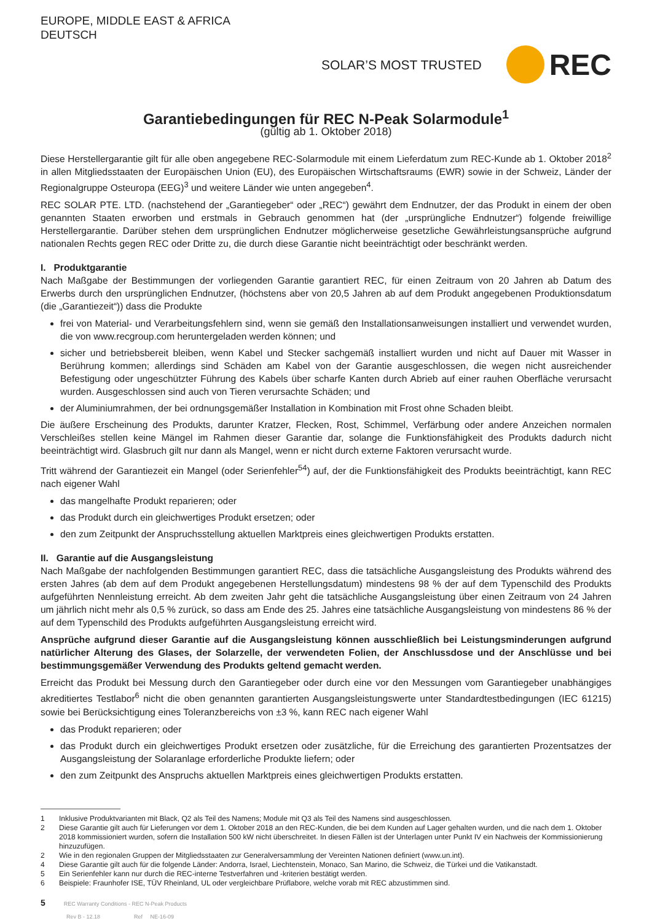EUROPE, MIDDLE EAST & AFRICA
DEUTSCH
SOLAR’S MOST TRUSTED
REC
Garantiebedingungen für REC N-Peak Solarmodule<sup>1</sup>
(gültig ab 1. Oktober 2018)
Diese Herstellergarantie gilt für alle oben angegebene REC-Solarmodule mit einem Lieferdatum zum REC-Kunde ab 1. Oktober 2018<sup>2</sup> in allen Mitgliedsstaaten der Europäischen Union (EU), des Europäischen Wirtschaftsraums (EWR) sowie in der Schweiz, Länder der Regionalgruppe Osteuropa (EEG)<sup>3</sup> und weitere Länder wie unten angegeben<sup>4</sup>.
REC SOLAR PTE. LTD. (nachstehend der „Garantiegeber“ oder „REC“) gewährt dem Endnutzer, der das Produkt in einem der oben genannten Staaten erworben und erstmals in Gebrauch genommen hat (der „ursprüngliche Endnutzer“) folgende freiwillige Herstellergarantie. Darüber stehen dem ursprünglichen Endnutzer möglicherweise gesetzliche Gewährleistungsansprüche aufgrund nationalen Rechts gegen REC oder Dritte zu, die durch diese Garantie nicht beeinträchtigt oder beschränkt werden.
I. Produktgarantie
Nach Maßgabe der Bestimmungen der vorliegenden Garantie garantiert REC, für einen Zeitraum von 20 Jahren ab Datum des Erwerbs durch den ursprünglichen Endnutzer, (höchstens aber von 20,5 Jahren ab auf dem Produkt angegebenen Produktionsdatum (die „Garantiezeit“)) dass die Produkte
frei von Material- und Verarbeitungsfehlern sind, wenn sie gemäß den Installationsanweisungen installiert und verwendet wurden, die von www.recgroup.com heruntergeladen werden können; und
sicher und betriebsbereit bleiben, wenn Kabel und Stecker sachgemäß installiert wurden und nicht auf Dauer mit Wasser in Berührung kommen; allerdings sind Schäden am Kabel von der Garantie ausgeschlossen, die wegen nicht ausreichender Befestigung oder ungeschützter Führung des Kabels über scharfe Kanten durch Abrieb auf einer rauhen Oberfläche verursacht wurden. Ausgeschlossen sind auch von Tieren verursachte Schäden; und
der Aluminiumrahmen, der bei ordnungsgemäßer Installation in Kombination mit Frost ohne Schaden bleibt.
Die äußere Erscheinung des Produkts, darunter Kratzer, Flecken, Rost, Schimmel, Verfärbung oder andere Anzeichen normalen Verschleißes stellen keine Mängel im Rahmen dieser Garantie dar, solange die Funktionsfähigkeit des Produkts dadurch nicht beeinträchtigt wird. Glasbruch gilt nur dann als Mangel, wenn er nicht durch externe Faktoren verursacht wurde.
Tritt während der Garantiezeit ein Mangel (oder Serienfehler<sup>54</sup>) auf, der die Funktionsfähigkeit des Produkts beeinträchtigt, kann REC nach eigener Wahl
das mangelhafte Produkt reparieren; oder
das Produkt durch ein gleichwertiges Produkt ersetzen; oder
den zum Zeitpunkt der Anspruchsstellung aktuellen Marktpreis eines gleichwertigen Produkts erstatten.
II. Garantie auf die Ausgangsleistung
Nach Maßgabe der nachfolgenden Bestimmungen garantiert REC, dass die tatsächliche Ausgangsleistung des Produkts während des ersten Jahres (ab dem auf dem Produkt angegebenen Herstellungsdatum) mindestens 98 % der auf dem Typenschild des Produkts aufgeführten Nennleistung erreicht. Ab dem zweiten Jahr geht die tatsächliche Ausgangsleistung über einen Zeitraum von 24 Jahren um jährlich nicht mehr als 0,5 % zurück, so dass am Ende des 25. Jahres eine tatsächliche Ausgangsleistung von mindestens 86 % der auf dem Typenschild des Produkts aufgeführten Ausgangsleistung erreicht wird.
Ansprüche aufgrund dieser Garantie auf die Ausgangsleistung können ausschließlich bei Leistungsminderungen aufgrund natürlicher Alterung des Glases, der Solarzelle, der verwendeten Folien, der Anschlussdose und der Anschlüsse und bei bestimmungsgemäßer Verwendung des Produkts geltend gemacht werden.
Erreicht das Produkt bei Messung durch den Garantiegeber oder durch eine vor den Messungen vom Garantiegeber unabhängiges akreditiertes Testlabor<sup>6</sup> nicht die oben genannten garantierten Ausgangsleistungswerte unter Standardtestbedingungen (IEC 61215) sowie bei Berücksichtigung eines Toleranzbereichs von ±3 %, kann REC nach eigener Wahl
das Produkt reparieren; oder
das Produkt durch ein gleichwertiges Produkt ersetzen oder zusätzliche, für die Erreichung des garantierten Prozentsatzes der Ausgangsleistung der Solaranlage erforderliche Produkte liefern; oder
den zum Zeitpunkt des Anspruchs aktuellen Marktpreis eines gleichwertigen Produkts erstatten.
1 Inklusive Produktvarianten mit Black, Q2 als Teil des Namens; Module mit Q3 als Teil des Namens sind ausgeschlossen.
2 Diese Garantie gilt auch für Lieferungen vor dem 1. Oktober 2018 an den REC-Kunden, die bei dem Kunden auf Lager gehalten wurden, und die nach dem 1. Oktober 2018 kommissioniert wurden, sofern die Installation 500 kW nicht überschreitet. In diesen Fällen ist der Unterlagen unter Punkt IV ein Nachweis der Kommissionierung hinzuzufügen.
2 Wie in den regionalen Gruppen der Mitgliedsstaaten zur Generalversammlung der Vereinten Nationen definiert (www.un.int).
4 Diese Garantie gilt auch für die folgende Länder: Andorra, Israel, Liechtenstein, Monaco, San Marino, die Schweiz, die Türkei und die Vatikanstadt.
5 Ein Serienfehler kann nur durch die REC-interne Testverfahren und -kriterien bestätigt werden.
6 Beispiele: Fraunhofer ISE, TÜV Rheinland, UL oder vergleichbare Prüflabore, welche vorab mit REC abzustimmen sind.
5 REC Warranty Conditions - REC N-Peak Products
Rev B - 12.18 Ref NE-16-09